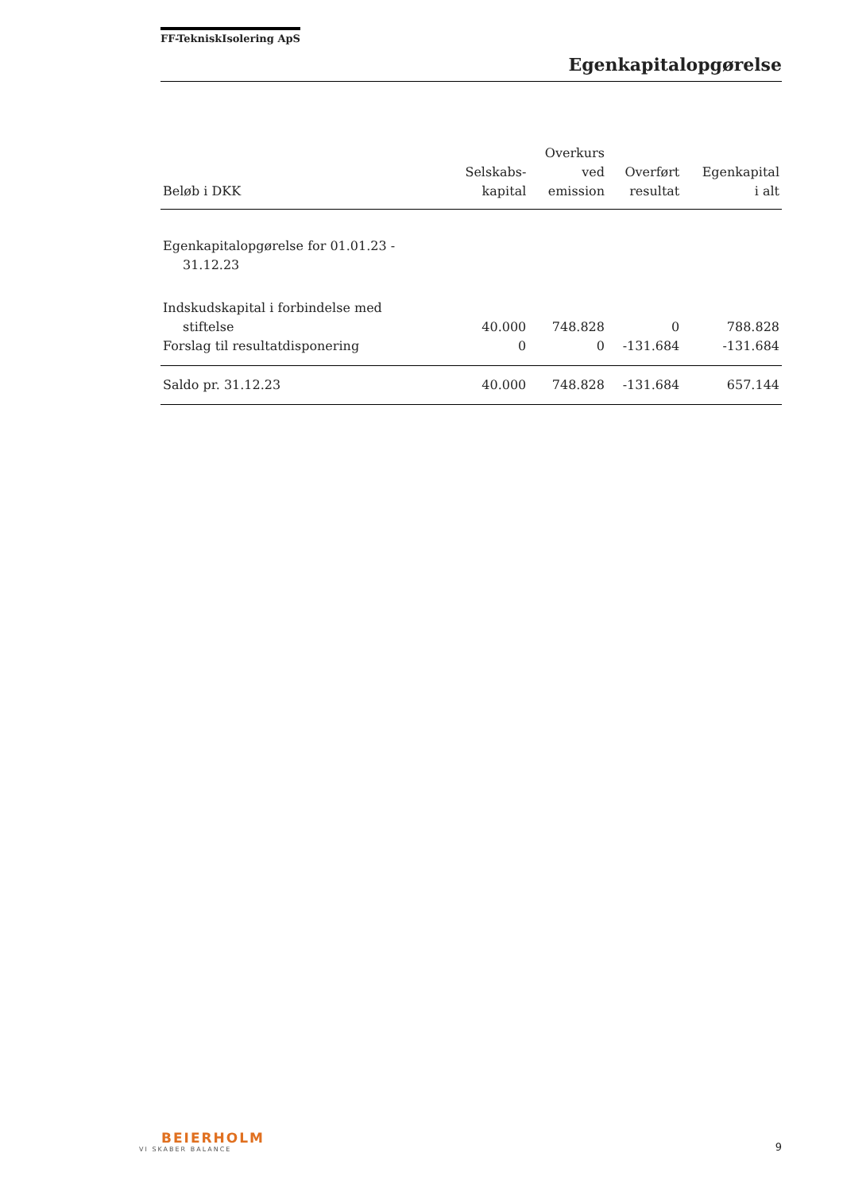FF-TekniskIsolering ApS
Egenkapitalopgørelse
| Beløb i DKK | Selskabs- kapital | Overkurs ved emission | Overført resultat | Egenkapital i alt |
| --- | --- | --- | --- | --- |
| Egenkapitalopgørelse for 01.01.23 - 31.12.23 | | | | |
| Indskudskapital i forbindelse med stiftelse | 40.000 | 748.828 | 0 | 788.828 |
| Forslag til resultatdisponering | 0 | 0 | -131.684 | -131.684 |
| Saldo pr. 31.12.23 | 40.000 | 748.828 | -131.684 | 657.144 |
BEIERHOLM
VI SKABER BALANCE
9